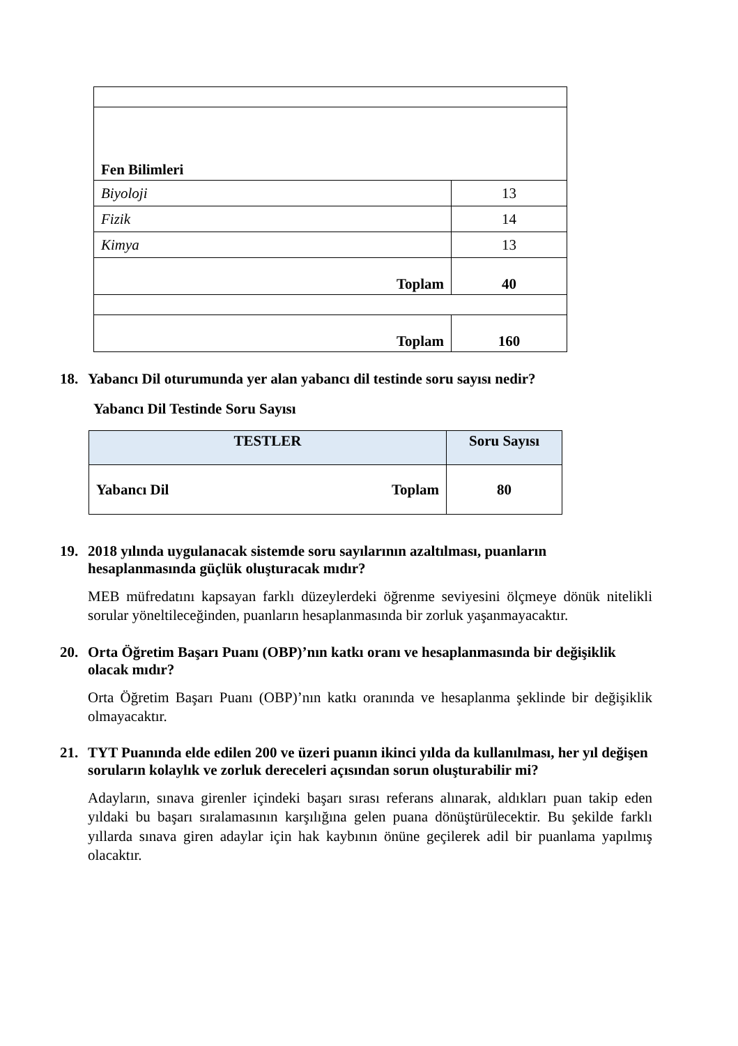| Fen Bilimleri | |
| Biyoloji | 13 |
| Fizik | 14 |
| Kimya | 13 |
| Toplam | 40 |
| Toplam | 160 |
18. Yabancı Dil oturumunda yer alan yabancı dil testinde soru sayısı nedir?
Yabancı Dil Testinde Soru Sayısı
| TESTLER | Soru Sayısı |
| --- | --- |
| Yabancı Dil Toplam | 80 |
19. 2018 yılında uygulanacak sistemde soru sayılarının azaltılması, puanların hesaplanmasında güçlük oluşturacak mıdır?
MEB müfredatını kapsayan farklı düzeylerdeki öğrenme seviyesini ölçmeye dönük nitelikli sorular yöneltileceğinden, puanların hesaplanmasında bir zorluk yaşanmayacaktır.
20. Orta Öğretim Başarı Puanı (OBP)’nın katkı oranı ve hesaplanmasında bir değişiklik olacak mıdır?
Orta Öğretim Başarı Puanı (OBP)’nın katkı oranında ve hesaplanma şeklinde bir değişiklik olmayacaktır.
21. TYT Puanında elde edilen 200 ve üzeri puanın ikinci yılda da kullanılması, her yıl değişen soruların kolaylık ve zorluk dereceleri açısından sorun oluşturabilir mi?
Adayların, sınava girenler içindeki başarı sırası referans alınarak, aldıkları puan takip eden yıldaki bu başarı sıralamasının karşılığına gelen puana dönüştürülecektir. Bu şekilde farklı yıllarda sınava giren adaylar için hak kaybının önüne geçilerek adil bir puanlama yapılmış olacaktır.